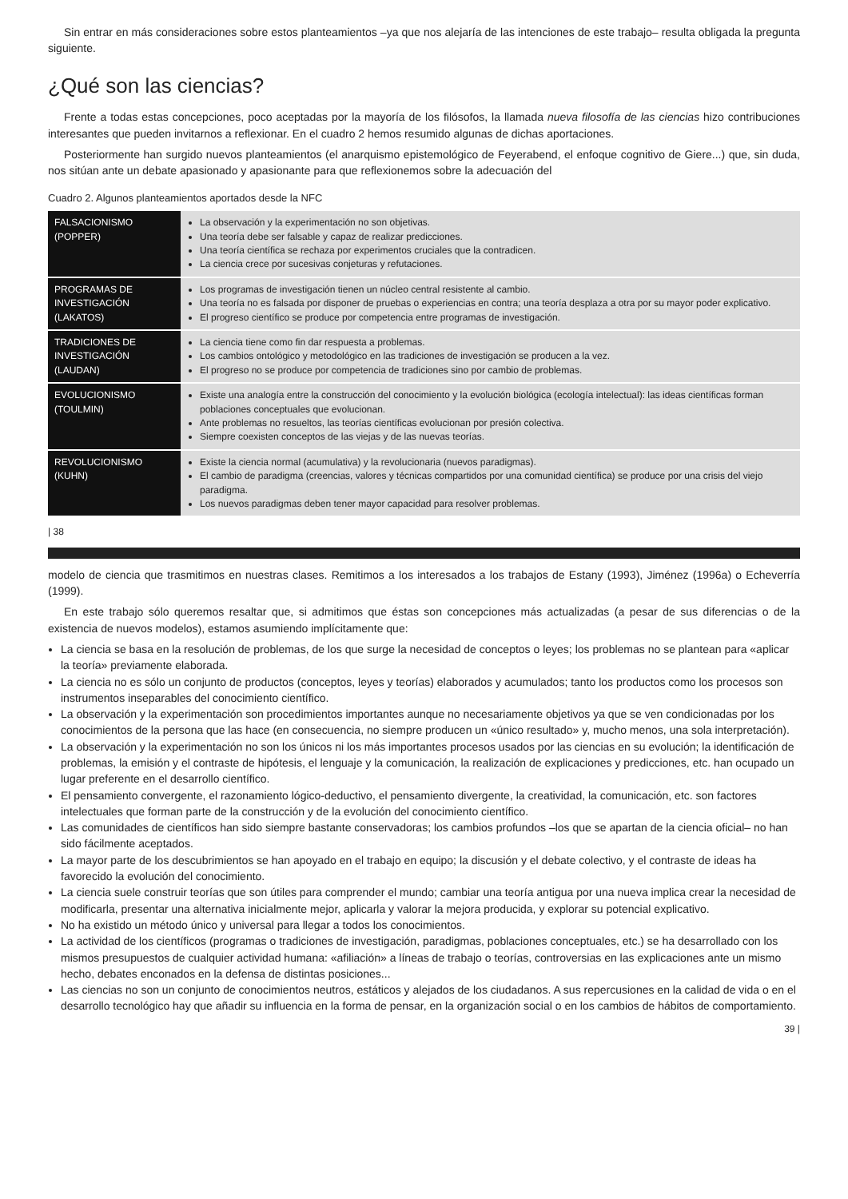Sin entrar en más consideraciones sobre estos planteamientos –ya que nos alejaría de las intenciones de este trabajo– resulta obligada la pregunta siguiente.
¿Qué son las ciencias?
Frente a todas estas concepciones, poco aceptadas por la mayoría de los filósofos, la llamada nueva filosofía de las ciencias hizo contribuciones interesantes que pueden invitarnos a reflexionar. En el cuadro 2 hemos resumido algunas de dichas aportaciones.
Posteriormente han surgido nuevos planteamientos (el anarquismo epistemológico de Feyerabend, el enfoque cognitivo de Giere...) que, sin duda, nos sitúan ante un debate apasionado y apasionante para que reflexionemos sobre la adecuación del
Cuadro 2. Algunos planteamientos aportados desde la NFC
| FALSACIONISMO (POPPER) | La observación y la experimentación no son objetivas. Una teoría debe ser falsable y capaz de realizar predicciones. Una teoría científica se rechaza por experimentos cruciales que la contradicen. La ciencia crece por sucesivas conjeturas y refutaciones. |
| PROGRAMAS DE INVESTIGACIÓN (LAKATOS) | Los programas de investigación tienen un núcleo central resistente al cambio. Una teoría no es falsada por disponer de pruebas o experiencias en contra; una teoría desplaza a otra por su mayor poder explicativo. El progreso científico se produce por competencia entre programas de investigación. |
| TRADICIONES DE INVESTIGACIÓN (LAUDAN) | La ciencia tiene como fin dar respuesta a problemas. Los cambios ontológico y metodológico en las tradiciones de investigación se producen a la vez. El progreso no se produce por competencia de tradiciones sino por cambio de problemas. |
| EVOLUCIONISMO (TOULMIN) | Existe una analogía entre la construcción del conocimiento y la evolución biológica (ecología intelectual): las ideas científicas forman poblaciones conceptuales que evolucionan. Ante problemas no resueltos, las teorías científicas evolucionan por presión colectiva. Siempre coexisten conceptos de las viejas y de las nuevas teorías. |
| REVOLUCIONISMO (KUHN) | Existe la ciencia normal (acumulativa) y la revolucionaria (nuevos paradigmas). El cambio de paradigma (creencias, valores y técnicas compartidos por una comunidad científica) se produce por una crisis del viejo paradigma. Los nuevos paradigmas deben tener mayor capacidad para resolver problemas. |
| 38
modelo de ciencia que trasmitimos en nuestras clases. Remitimos a los interesados a los trabajos de Estany (1993), Jiménez (1996a) o Echeverría (1999).
En este trabajo sólo queremos resaltar que, si admitimos que éstas son concepciones más actualizadas (a pesar de sus diferencias o de la existencia de nuevos modelos), estamos asumiendo implícitamente que:
La ciencia se basa en la resolución de problemas, de los que surge la necesidad de conceptos o leyes; los problemas no se plantean para «aplicar la teoría» previamente elaborada.
La ciencia no es sólo un conjunto de productos (conceptos, leyes y teorías) elaborados y acumulados; tanto los productos como los procesos son instrumentos inseparables del conocimiento científico.
La observación y la experimentación son procedimientos importantes aunque no necesariamente objetivos ya que se ven condicionadas por los conocimientos de la persona que las hace (en consecuencia, no siempre producen un «único resultado» y, mucho menos, una sola interpretación).
La observación y la experimentación no son los únicos ni los más importantes procesos usados por las ciencias en su evolución; la identificación de problemas, la emisión y el contraste de hipótesis, el lenguaje y la comunicación, la realización de explicaciones y predicciones, etc. han ocupado un lugar preferente en el desarrollo científico.
El pensamiento convergente, el razonamiento lógico-deductivo, el pensamiento divergente, la creatividad, la comunicación, etc. son factores intelectuales que forman parte de la construcción y de la evolución del conocimiento científico.
Las comunidades de científicos han sido siempre bastante conservadoras; los cambios profundos –los que se apartan de la ciencia oficial– no han sido fácilmente aceptados.
La mayor parte de los descubrimientos se han apoyado en el trabajo en equipo; la discusión y el debate colectivo, y el contraste de ideas ha favorecido la evolución del conocimiento.
La ciencia suele construir teorías que son útiles para comprender el mundo; cambiar una teoría antigua por una nueva implica crear la necesidad de modificarla, presentar una alternativa inicialmente mejor, aplicarla y valorar la mejora producida, y explorar su potencial explicativo.
No ha existido un método único y universal para llegar a todos los conocimientos.
La actividad de los científicos (programas o tradiciones de investigación, paradigmas, poblaciones conceptuales, etc.) se ha desarrollado con los mismos presupuestos de cualquier actividad humana: «afiliación» a líneas de trabajo o teorías, controversias en las explicaciones ante un mismo hecho, debates enconados en la defensa de distintas posiciones...
Las ciencias no son un conjunto de conocimientos neutros, estáticos y alejados de los ciudadanos. A sus repercusiones en la calidad de vida o en el desarrollo tecnológico hay que añadir su influencia en la forma de pensar, en la organización social o en los cambios de hábitos de comportamiento.
39 |